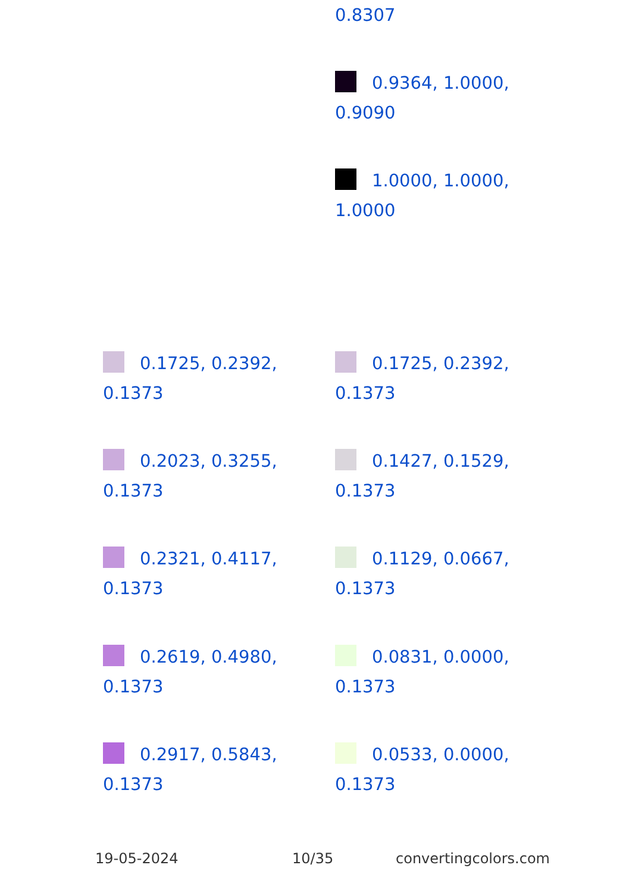0.8307
0.9364, 1.0000, 0.9090
1.0000, 1.0000, 1.0000
0.1725, 0.2392, 0.1373
0.1725, 0.2392, 0.1373
0.2023, 0.3255, 0.1373
0.1427, 0.1529, 0.1373
0.2321, 0.4117, 0.1373
0.1129, 0.0667, 0.1373
0.2619, 0.4980, 0.1373
0.0831, 0.0000, 0.1373
0.2917, 0.5843, 0.1373
0.0533, 0.0000, 0.1373
19-05-2024 10/35 convertingcolors.com